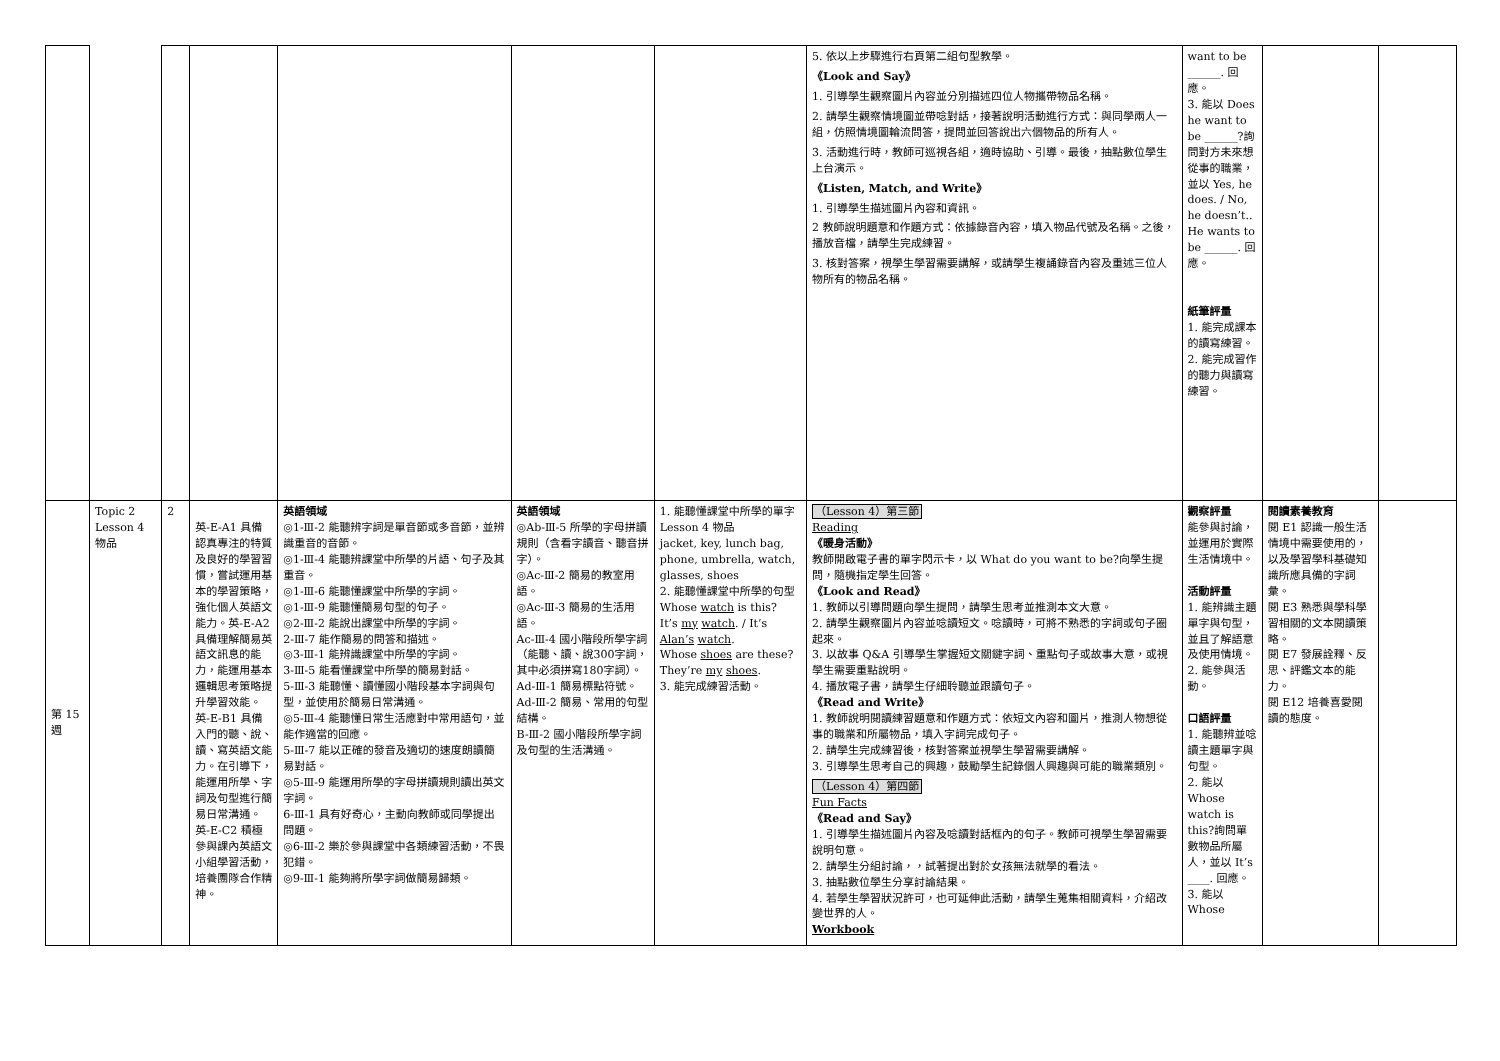| | | | | | | | 5. 依以上步驟進行右頁第二組句型教學。 《Look and Say》 1. 引導學生觀察圖片內容並分別描述四位人物攜帶物品名稱。 2. 請學生觀察情境圖並帶唸對話，接著說明活動進行方式：與同學兩人一組，仿照情境圖輪流問答，提問並回答說出六個物品的所有人。 3. 活動進行時，教師可巡視各組，適時協助、引導。最後，抽點數位學生上台演示。 《Listen, Match, and Write》 1. 引導學生描述圖片內容和資訊。 2 教師說明題意和作題方式：依據錄音內容，填入物品代號及名稱。之後，播放音檔，請學生完成練習。 3. 核對答案，視學生學習需要講解，或請學生複誦錄音內容及重述三位人物所有的物品名稱。 | want to be ______. 回應。 3. 能以 Does he want to be ______?詢問對方未來想從事的職業，並以 Yes, he does. / No, he doesn’t.. He wants to be ______. 回應。 紙筆評量 1. 能完成課本的讀寫練習。 2. 能完成習作的聽力與讀寫練習。 | | |
| 第 15 週 | Topic 2 Lesson 4 物品 | 2 | 英-E-A1 具備認真專注的特質及良好的學習習慣，嘗試運用基本的學習策略，強化個人英語文能力。英-E-A2 具備理解簡易英語文訊息的能力，能運用基本邏輯思考策略提升學習效能。英-E-B1 具備入門的聽、說、讀、寫英語文能力。在引導下，能運用所學、字詞及句型進行簡易日常溝通。英-E-C2 積極參與課內英語文小組學習活動，培養團隊合作精神。 | 英語領域 ◎1-Ⅲ-2 能聽辨字詞是單音節或多音節，並辨識重音的音節。 ◎1-Ⅲ-4 能聽辨課堂中所學的片語、句子及其重音。 ◎1-Ⅲ-6 能聽懂課堂中所學的字詞。 ◎1-Ⅲ-9 能聽懂簡易句型的句子。 ◎2-Ⅲ-2 能說出課堂中所學的字詞。 2-Ⅲ-7 能作簡易的問答和描述。 ◎3-Ⅲ-1 能辨識課堂中所學的字詞。 3-Ⅲ-5 能看懂課堂中所學的簡易對話。 5-Ⅲ-3 能聽懂、讀懂國小階段基本字詞與句型，並使用於簡易日常溝通。 ◎5-Ⅲ-4 能聽懂日常生活應對中常用語句，並能作適當的回應。 5-Ⅲ-7 能以正確的發音及適切的速度朗讀簡易對話。 ◎5-Ⅲ-9 能運用所學的字母拼讀規則讀出英文字詞。 6-Ⅲ-1 具有好奇心，主動向教師或同學提出問題。 ◎6-Ⅲ-2 樂於參與課堂中各類練習活動，不畏犯錯。 ◎9-Ⅲ-1 能夠將所學字詞做簡易歸類。 | 英語領域 ◎Ab-Ⅲ-5 所學的字母拼讀規則（含看字讀音、聽音拼字）。 ◎Ac-Ⅲ-2 簡易的教室用語。 ◎Ac-Ⅲ-3 簡易的生活用語。 Ac-Ⅲ-4 國小階段所學字詞（能聽、讀、說300字詞，其中必須拼寫180字詞）。 Ad-Ⅲ-1 簡易標點符號。 Ad-Ⅲ-2 簡易、常用的句型結構。 B-Ⅲ-2 國小階段所學字詞及句型的生活溝通。 | 1. 能聽懂課堂中所學的單字 Lesson 4 物品 jacket, key, lunch bag, phone, umbrella, watch, glasses, shoes 2. 能聽懂課堂中所學的句型 Whose watch is this? It’s my watch . / It’s Alan’s watch . Whose shoes are these? They’re my shoes . 3. 能完成練習活動。 | （Lesson 4）第三節 Reading 《暖身活動》 教師開啟電子書的單字閃示卡，以 What do you want to be?向學生提問，隨機指定學生回答。 《Look and Read》 1. 教師以引導問題向學生提問，請學生思考並推測本文大意。 2. 請學生觀察圖片內容並唸讀短文。唸讀時，可將不熟悉的字詞或句子圈起來。 3. 以故事 Q&A 引導學生掌握短文關鍵字詞、重點句子或故事大意，或視學生需要重點說明。 4. 播放電子書，請學生仔細聆聽並跟讀句子。 《Read and Write》 1. 教師說明閱讀練習題意和作題方式：依短文內容和圖片，推測人物想從事的職業和所屬物品，填入字詞完成句子。 2. 請學生完成練習後，核對答案並視學生學習需要講解。 3. 引導學生思考自己的興趣，鼓勵學生記錄個人興趣與可能的職業類別。 （Lesson 4）第四節 Fun Facts 《Read and Say》 1. 引導學生描述圖片內容及唸讀對話框內的句子。教師可視學生學習需要說明句意。 2. 請學生分組討論，，試著提出對於女孩無法就學的看法。 3. 抽點數位學生分享討論結果。 4. 若學生學習狀況許可，也可延伸此活動，請學生蒐集相關資料，介紹改變世界的人。 Workbook | 觀察評量 能參與討論，並運用於實際生活情境中。 活動評量 1. 能辨識主題單字與句型，並且了解語意及使用情境。 2. 能參與活動。 口語評量 1. 能聽辨並唸讀主題單字與句型。 2. 能以 Whose watch is this?詢問單數物品所屬人，並以 It’s ____. 回應。 3. 能以 Whose | 閱讀素養教育 閱 E1 認識一般生活情境中需要使用的，以及學習學科基礎知識所應具備的字詞彙。 閱 E3 熟悉與學科學習相關的文本閱讀策略。 閱 E7 發展詮釋、反思、評鑑文本的能力。 閱 E12 培養喜愛閱讀的態度。 | |